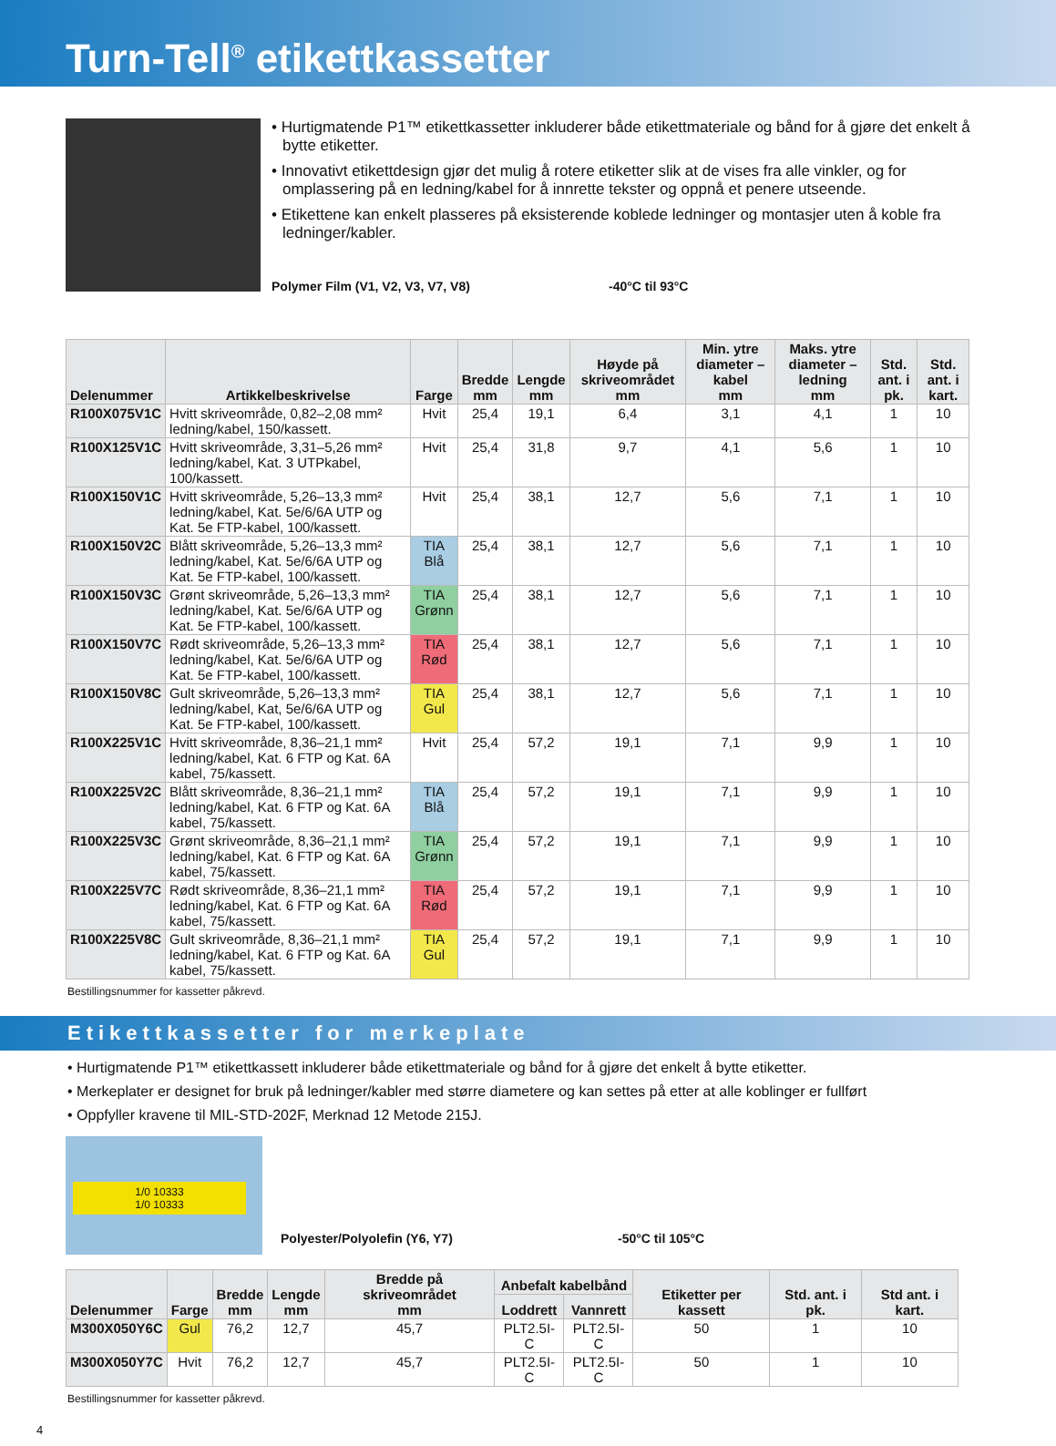Turn-Tell<sup>®</sup> etikettkassetter
• Hurtigmatende P1™ etikettkassetter inkluderer både etikettmateriale og bånd for å gjøre det enkelt å bytte etiketter.
• Innovativt etikettdesign gjør det mulig å rotere etiketter slik at de vises fra alle vinkler, og for omplassering på en ledning/kabel for å innrette tekster og oppnå et penere utseende.
• Etikettene kan enkelt plasseres på eksisterende koblede ledninger og montasjer uten å koble fra ledninger/kabler.
Polymer Film (V1, V2, V3, V7, V8) -40°C til 93°C
| Delenummer | Artikkelbeskrivelse | Farge | Bredde mm | Lengde mm | Høyde på skriveområdet mm | Min. ytre diameter – kabel mm | Maks. ytre diameter – ledning mm | Std. ant. i pk. | Std. ant. i kart. |
| --- | --- | --- | --- | --- | --- | --- | --- | --- | --- |
| R100X075V1C | Hvitt skriveområde, 0,82–2,08 mm² ledning/kabel, 150/kassett. | Hvit | 25,4 | 19,1 | 6,4 | 3,1 | 4,1 | 1 | 10 |
| R100X125V1C | Hvitt skriveområde, 3,31–5,26 mm² ledning/kabel, Kat. 3 UTPkabel, 100/kassett. | Hvit | 25,4 | 31,8 | 9,7 | 4,1 | 5,6 | 1 | 10 |
| R100X150V1C | Hvitt skriveområde, 5,26–13,3 mm² ledning/kabel, Kat. 5e/6/6A UTP og Kat. 5e FTP-kabel, 100/kassett. | Hvit | 25,4 | 38,1 | 12,7 | 5,6 | 7,1 | 1 | 10 |
| R100X150V2C | Blått skriveområde, 5,26–13,3 mm² ledning/kabel, Kat. 5e/6/6A UTP og Kat. 5e FTP-kabel, 100/kassett. | TIA Blå | 25,4 | 38,1 | 12,7 | 5,6 | 7,1 | 1 | 10 |
| R100X150V3C | Grønt skriveområde, 5,26–13,3 mm² ledning/kabel, Kat. 5e/6/6A UTP og Kat. 5e FTP-kabel, 100/kassett. | TIA Grønn | 25,4 | 38,1 | 12,7 | 5,6 | 7,1 | 1 | 10 |
| R100X150V7C | Rødt skriveområde, 5,26–13,3 mm² ledning/kabel, Kat. 5e/6/6A UTP og Kat. 5e FTP-kabel, 100/kassett. | TIA Rød | 25,4 | 38,1 | 12,7 | 5,6 | 7,1 | 1 | 10 |
| R100X150V8C | Gult skriveområde, 5,26–13,3 mm² ledning/kabel, Kat, 5e/6/6A UTP og Kat. 5e FTP-kabel, 100/kassett. | TIA Gul | 25,4 | 38,1 | 12,7 | 5,6 | 7,1 | 1 | 10 |
| R100X225V1C | Hvitt skriveområde, 8,36–21,1 mm² ledning/kabel, Kat. 6 FTP og Kat. 6A kabel, 75/kassett. | Hvit | 25,4 | 57,2 | 19,1 | 7,1 | 9,9 | 1 | 10 |
| R100X225V2C | Blått skriveområde, 8,36–21,1 mm² ledning/kabel, Kat. 6 FTP og Kat. 6A kabel, 75/kassett. | TIA Blå | 25,4 | 57,2 | 19,1 | 7,1 | 9,9 | 1 | 10 |
| R100X225V3C | Grønt skriveområde, 8,36–21,1 mm² ledning/kabel, Kat. 6 FTP og Kat. 6A kabel, 75/kassett. | TIA Grønn | 25,4 | 57,2 | 19,1 | 7,1 | 9,9 | 1 | 10 |
| R100X225V7C | Rødt skriveområde, 8,36–21,1 mm² ledning/kabel, Kat. 6 FTP og Kat. 6A kabel, 75/kassett. | TIA Rød | 25,4 | 57,2 | 19,1 | 7,1 | 9,9 | 1 | 10 |
| R100X225V8C | Gult skriveområde, 8,36–21,1 mm² ledning/kabel, Kat. 6 FTP og Kat. 6A kabel, 75/kassett. | TIA Gul | 25,4 | 57,2 | 19,1 | 7,1 | 9,9 | 1 | 10 |
Bestillingsnummer for kassetter påkrevd.
Etikettkassetter for merkeplate
• Hurtigmatende P1™ etikettkassett inkluderer både etikettmateriale og bånd for å gjøre det enkelt å bytte etiketter.
• Merkeplater er designet for bruk på ledninger/kabler med større diametere og kan settes på etter at alle koblinger er fullført
• Oppfyller kravene til MIL-STD-202F, Merknad 12 Metode 215J.
1/0 10333
1/0 10333
Polyester/Polyolefin (Y6, Y7) -50°C til 105°C
| Delenummer | Farge | Bredde mm | Lengde mm | Bredde på skriveområdet mm | Anbefalt kabelbånd | | Etiketter per kassett | Std. ant. i pk. | Std ant. i kart. |
| --- | --- | --- | --- | --- | --- | --- | --- | --- | --- |
| | | | | | Loddrett | Vannrett | | | |
| M300X050Y6C | Gul | 76,2 | 12,7 | 45,7 | PLT2.5I-C | PLT2.5I-C | 50 | 1 | 10 |
| M300X050Y7C | Hvit | 76,2 | 12,7 | 45,7 | PLT2.5I-C | PLT2.5I-C | 50 | 1 | 10 |
Bestillingsnummer for kassetter påkrevd.
4